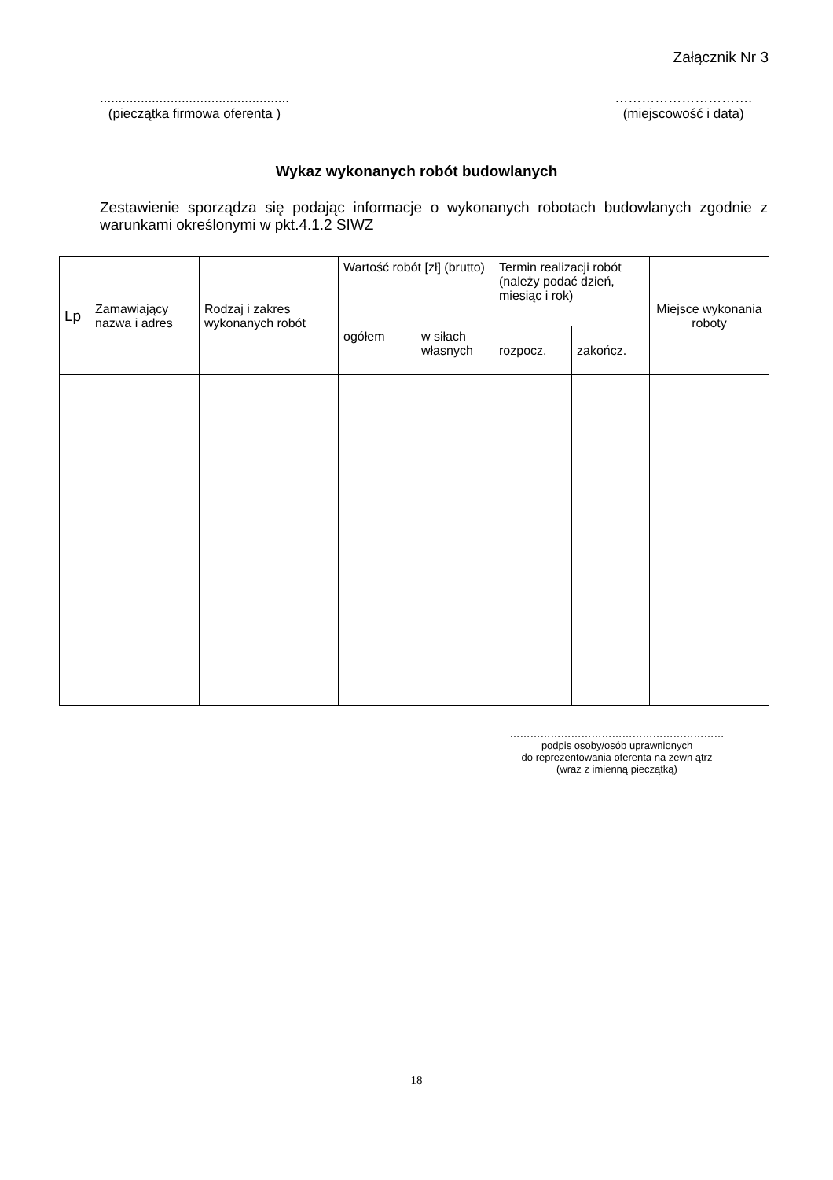Załącznik Nr 3
...................................................
(pieczątka firmowa oferenta )
………………………….
(miejscowość i data)
Wykaz wykonanych robót budowlanych
Zestawienie sporządza się podając informacje o wykonanych robotach budowlanych zgodnie z warunkami określonymi w pkt.4.1.2 SIWZ
| Lp | Zamawiający nazwa i adres | Rodzaj i zakres wykonanych robót | Wartość robót [zł] (brutto) | | Termin realizacji robót (należy podać dzień, miesiąc i rok) | | Miejsce wykonania roboty |
| --- | --- | --- | --- | --- | --- | --- | --- |
| | | | ogółem | w siłach własnych | rozpocz. | zakończ. | |
………………………………………………………
podpis osoby/osób uprawnionych
do reprezentowania oferenta na zewn ątrz
(wraz z imienną pieczątką)
18